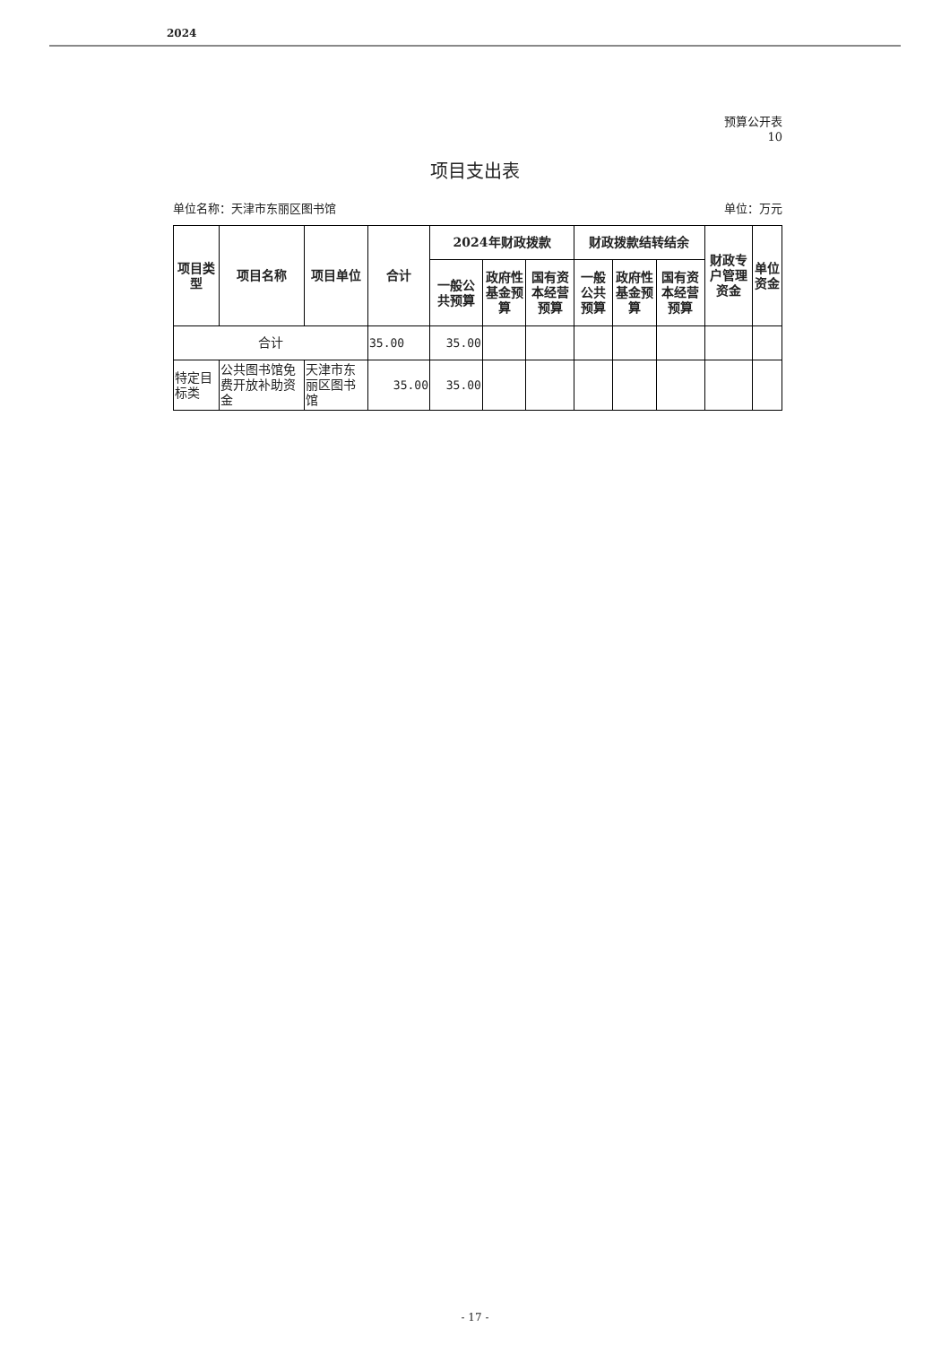2024
预算公开表
10
项目支出表
单位名称：天津市东丽区图书馆 单位：万元
| 项目类型 | 项目名称 | 项目单位 | 合计 | 2024年财政拨款 | | | 财政拨款结转结余 | | | 财政专户管理资金 | 单位资金 |
| --- | --- | --- | --- | --- | --- | --- | --- | --- | --- | --- | --- |
| | | | | 一般公共预算 | 政府性基金预算 | 国有资本经营预算 | 一般公共预算 | 政府性基金预算 | 国有资本经营预算 | | |
| 合计 | | | 35.00 | 35.00 | | | | | | | |
| 特定目标类 | 公共图书馆免费开放补助资金 | 天津市东丽区图书馆 | 35.00 | 35.00 | | | | | | | |
- 17 -